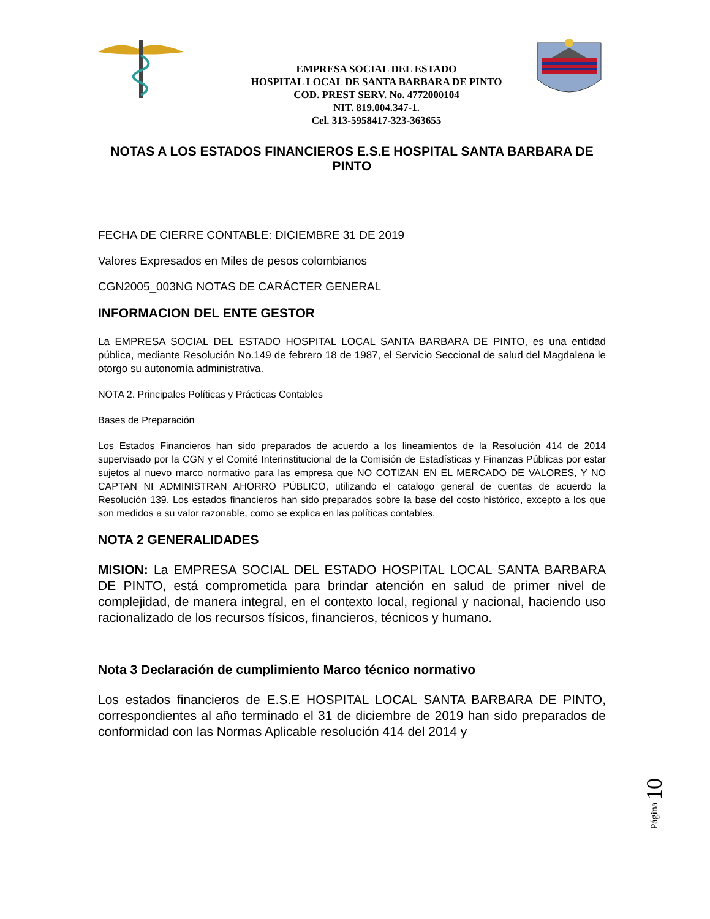EMPRESA SOCIAL DEL ESTADO
HOSPITAL LOCAL DE SANTA BARBARA DE PINTO
COD. PREST SERV. No. 4772000104
NIT. 819.004.347-1.
Cel. 313-5958417-323-363655
NOTAS A LOS ESTADOS FINANCIEROS E.S.E HOSPITAL SANTA BARBARA DE PINTO
FECHA DE CIERRE CONTABLE: DICIEMBRE 31 DE 2019
Valores Expresados en Miles de pesos colombianos
CGN2005_003NG NOTAS DE CARÁCTER GENERAL
INFORMACION DEL ENTE GESTOR
La EMPRESA SOCIAL DEL ESTADO HOSPITAL LOCAL SANTA BARBARA DE PINTO, es una entidad pública, mediante Resolución No.149 de febrero 18 de 1987, el Servicio Seccional de salud del Magdalena le otorgo su autonomía administrativa.
NOTA 2. Principales Políticas y Prácticas Contables
Bases de Preparación
Los Estados Financieros han sido preparados de acuerdo a los lineamientos de la Resolución 414 de 2014 supervisado por la CGN y el Comité Interinstitucional de la Comisión de Estadísticas y Finanzas Públicas por estar sujetos al nuevo marco normativo para las empresa que NO COTIZAN EN EL MERCADO DE VALORES, Y NO CAPTAN NI ADMINISTRAN AHORRO PÚBLICO, utilizando el catalogo general de cuentas de acuerdo la Resolución 139. Los estados financieros han sido preparados sobre la base del costo histórico, excepto a los que son medidos a su valor razonable, como se explica en las políticas contables.
NOTA 2 GENERALIDADES
MISION: La EMPRESA SOCIAL DEL ESTADO HOSPITAL LOCAL SANTA BARBARA DE PINTO, está comprometida para brindar atención en salud de primer nivel de complejidad, de manera integral, en el contexto local, regional y nacional, haciendo uso racionalizado de los recursos físicos, financieros, técnicos y humano.
Nota 3 Declaración de cumplimiento Marco técnico normativo
Los estados financieros de E.S.E HOSPITAL LOCAL SANTA BARBARA DE PINTO, correspondientes al año terminado el 31 de diciembre de 2019 han sido preparados de conformidad con las Normas Aplicable resolución 414 del 2014 y
Página 10